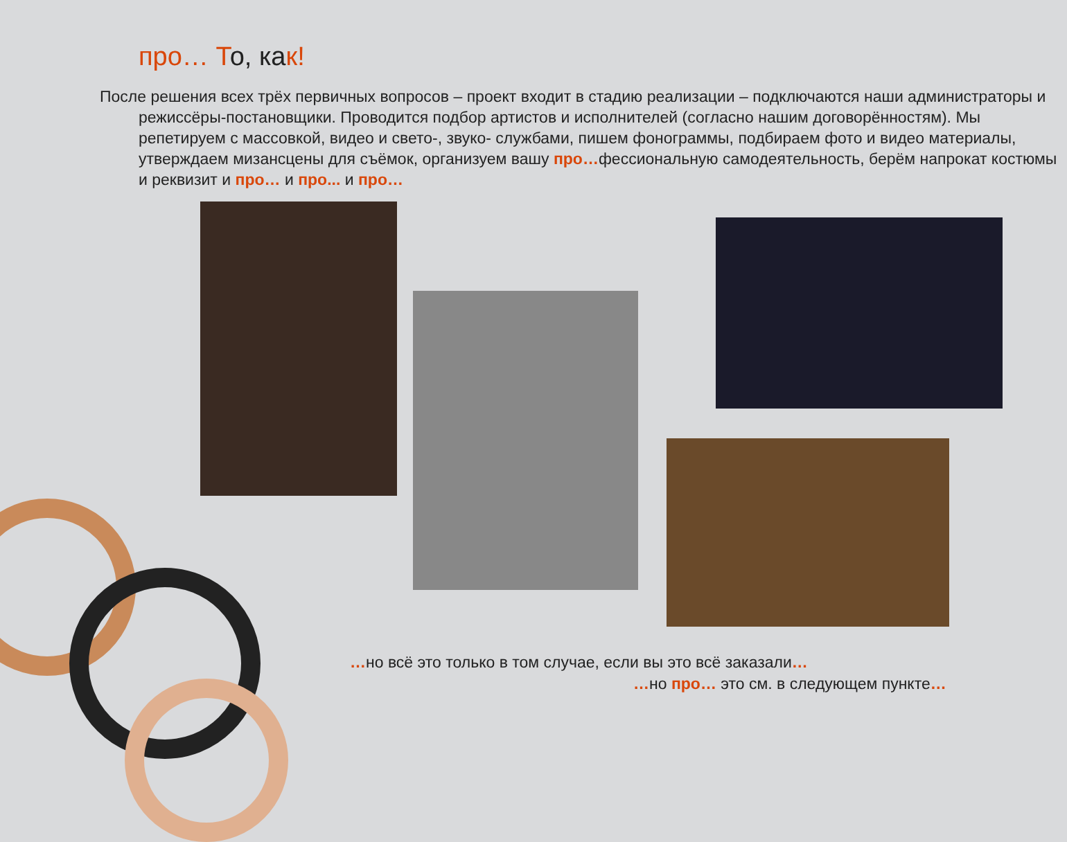про… То, как!
После решения всех трёх первичных вопросов – проект входит в стадию реализации – подключаются наши администраторы и режиссёры-постановщики. Проводится подбор артистов и исполнителей (согласно нашим договорённостям). Мы репетируем с массовкой, видео и свето-, звуко- службами, пишем фонограммы, подбираем фото и видео материалы, утверждаем мизансцены для съёмок, организуем вашу про…фессиональную самодеятельность, берём напрокат костюмы и реквизит и про… и про... и про…
…но всё это только в том случае, если вы это всё заказали…
…но про… это см. в следующем пункте…